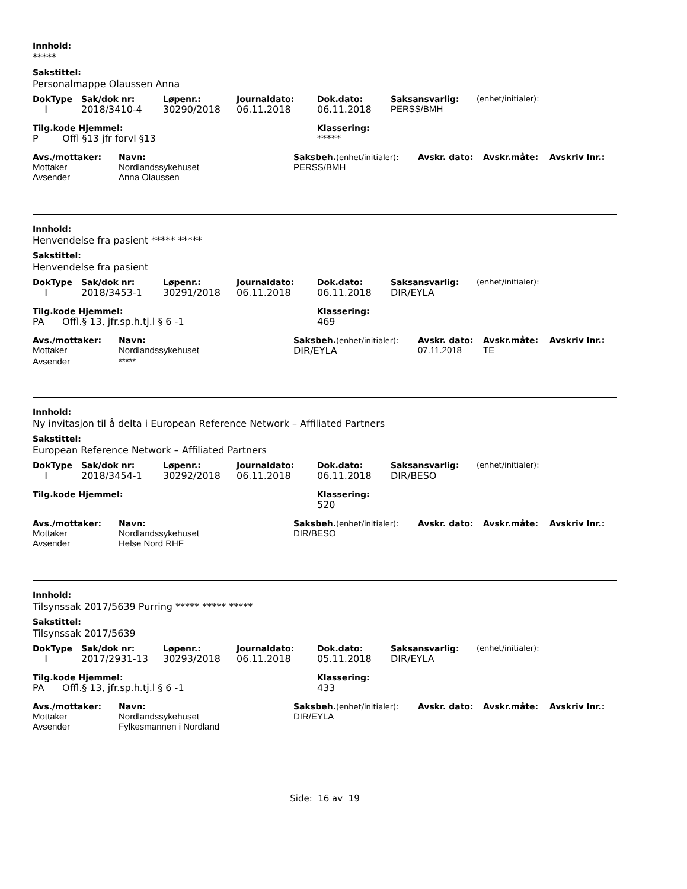Innhold:
*****
Sakstittel:
Personalmappe Olaussen Anna
| DokType | Sak/dok nr: | Løpenr.: | Journaldato: | Dok.dato: | Saksansvarlig: | (enhet/initialer): |
| --- | --- | --- | --- | --- | --- | --- |
| I | 2018/3410-4 | 30290/2018 | 06.11.2018 | 06.11.2018 | PERSS/BMH | |
| Tilg.kode Hjemmel: | Klassering: |
| --- | --- |
| P Offl §13 jfr forvl §13 | ***** |
| Avs./mottaker: | Navn: | Saksbeh. (enhet/initialer): | Avskr. dato: | Avskr.måte: | Avskriv lnr.: |
| --- | --- | --- | --- | --- | --- |
| Mottaker | Nordlandssykehuset | PERSS/BMH | | | |
| Avsender | Anna Olaussen | | | | |
Innhold:
Henvendelse fra pasient ***** *****
Sakstittel:
Henvendelse fra pasient
| DokType | Sak/dok nr: | Løpenr.: | Journaldato: | Dok.dato: | Saksansvarlig: | (enhet/initialer): |
| --- | --- | --- | --- | --- | --- | --- |
| I | 2018/3453-1 | 30291/2018 | 06.11.2018 | 06.11.2018 | DIR/EYLA | |
| Tilg.kode Hjemmel: | Klassering: |
| --- | --- |
| PA Offl.§ 13, jfr.sp.h.tj.l § 6 -1 | 469 |
| Avs./mottaker: | Navn: | Saksbeh. (enhet/initialer): | Avskr. dato: | Avskr.måte: | Avskriv lnr.: |
| --- | --- | --- | --- | --- | --- |
| Mottaker | Nordlandssykehuset | DIR/EYLA | 07.11.2018 | TE | |
| Avsender | ***** | | | | |
Innhold:
Ny invitasjon til å delta i European Reference Network – Affiliated Partners
Sakstittel:
European Reference Network – Affiliated Partners
| DokType | Sak/dok nr: | Løpenr.: | Journaldato: | Dok.dato: | Saksansvarlig: | (enhet/initialer): |
| --- | --- | --- | --- | --- | --- | --- |
| I | 2018/3454-1 | 30292/2018 | 06.11.2018 | 06.11.2018 | DIR/BESO | |
| Tilg.kode Hjemmel: | Klassering: |
| --- | --- |
| | 520 |
| Avs./mottaker: | Navn: | Saksbeh. (enhet/initialer): | Avskr. dato: | Avskr.måte: | Avskriv lnr.: |
| --- | --- | --- | --- | --- | --- |
| Mottaker | Nordlandssykehuset | DIR/BESO | | | |
| Avsender | Helse Nord RHF | | | | |
Innhold:
Tilsynssak 2017/5639 Purring ***** ***** *****
Sakstittel:
Tilsynssak 2017/5639
| DokType | Sak/dok nr: | Løpenr.: | Journaldato: | Dok.dato: | Saksansvarlig: | (enhet/initialer): |
| --- | --- | --- | --- | --- | --- | --- |
| I | 2017/2931-13 | 30293/2018 | 06.11.2018 | 05.11.2018 | DIR/EYLA | |
| Tilg.kode Hjemmel: | Klassering: |
| --- | --- |
| PA Offl.§ 13, jfr.sp.h.tj.l § 6 -1 | 433 |
| Avs./mottaker: | Navn: | Saksbeh. (enhet/initialer): | Avskr. dato: | Avskr.måte: | Avskriv lnr.: |
| --- | --- | --- | --- | --- | --- |
| Mottaker | Nordlandssykehuset | DIR/EYLA | | | |
| Avsender | Fylkesmannen i Nordland | | | | |
Side: 16 av 19